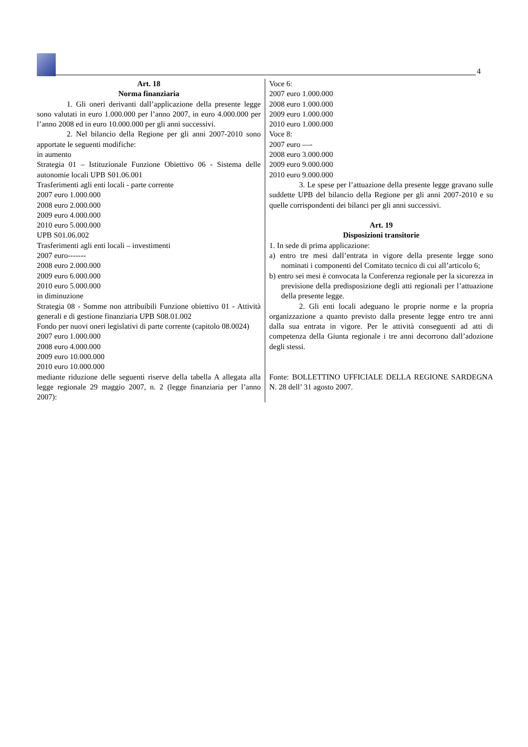4
Art. 18
Norma finanziaria
1. Gli oneri derivanti dall’applicazione della presente legge sono valutati in euro 1.000.000 per l’anno 2007, in euro 4.000.000 per l’anno 2008 ed in euro 10.000.000 per gli anni successivi.
2. Nel bilancio della Regione per gli anni 2007-2010 sono apportate le seguenti modifiche:
in aumento
Strategia 01 – Istituzionale Funzione Obiettivo 06 - Sistema delle autonomie locali UPB S01.06.001
Trasferimenti agli enti locali - parte corrente
2007 euro 1.000.000
2008 euro 2.000.000
2009 euro 4.000.000
2010 euro 5.000.000
UPB S01.06.002
Trasferimenti agli enti locali – investimenti
2007 euro-------
2008 euro 2.000.000
2009 euro 6.000.000
2010 euro 5.000.000
in diminuzione
Strategia 08 - Somme non attribuibili Funzione obiettivo 01 - Attività generali e di gestione finanziaria UPB S08.01.002
Fondo per nuovi oneri legislativi di parte corrente (capitolo 08.0024)
2007 euro 1.000.000
2008 euro 4.000.000
2009 euro 10.000.000
2010 euro 10.000.000
mediante riduzione delle seguenti riserve della tabella A allegata alla legge regionale 29 maggio 2007, n. 2 (legge finanziaria per l’anno 2007):
Voce 6:
2007 euro 1.000.000
2008 euro 1.000.000
2009 euro 1.000.000
2010 euro 1.000.000
Voce 8:
2007 euro —-
2008 euro 3.000.000
2009 euro 9.000.000
2010 euro 9.000.000
3. Le spese per l’attuazione della presente legge gravano sulle suddette UPB del bilancio della Regione per gli anni 2007-2010 e su quelle corrispondenti dei bilanci per gli anni successivi.
Art. 19
Disposizioni transitorie
1. In sede di prima applicazione:
a) entro tre mesi dall’entrata in vigore della presente legge sono nominati i componenti del Comitato tecnico di cui all’articolo 6;
b) entro sei mesi è convocata la Conferenza regionale per la sicurezza in previsione della predisposizione degli atti regionali per l’attuazione della presente legge.
2. Gli enti locali adeguano le proprie norme e la propria organizzazione a quanto previsto dalla presente legge entro tre anni dalla sua entrata in vigore. Per le attività conseguenti ad atti di competenza della Giunta regionale i tre anni decorrono dall’adozione degli stessi.
Fonte: BOLLETTINO UFFICIALE DELLA REGIONE SARDEGNA N. 28 dell’ 31 agosto 2007.